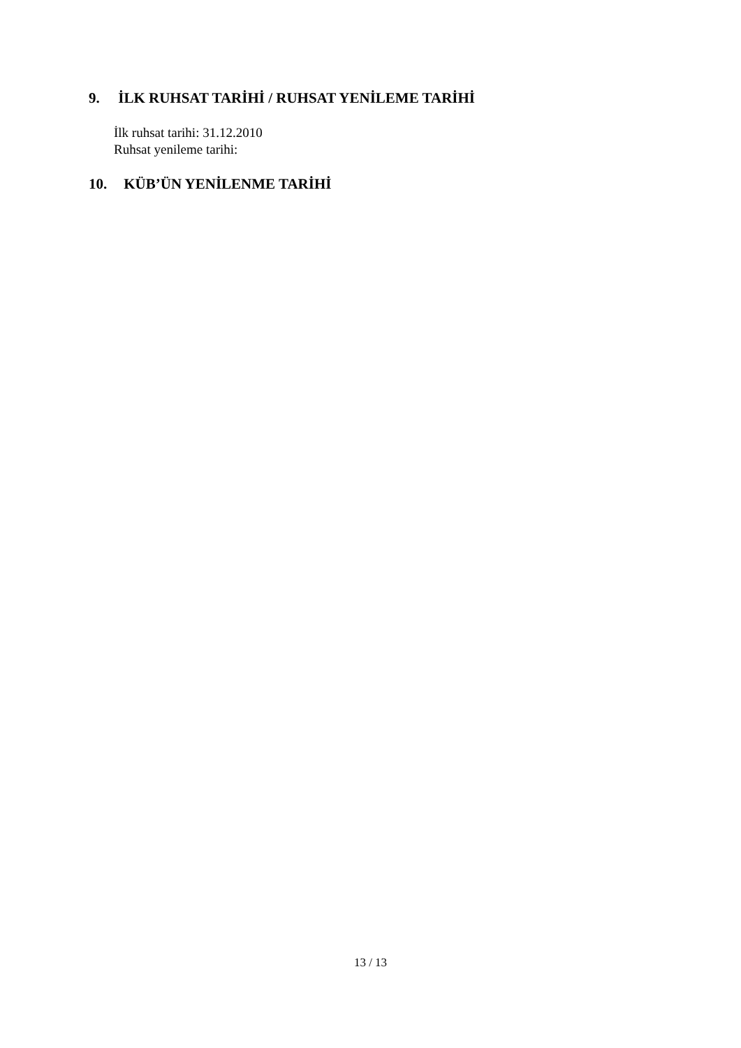9. İLK RUHSAT TARİHİ / RUHSAT YENİLEME TARİHİ
İlk ruhsat tarihi: 31.12.2010
Ruhsat yenileme tarihi:
10. KÜB’ÜN YENİLENME TARİHİ
13 / 13